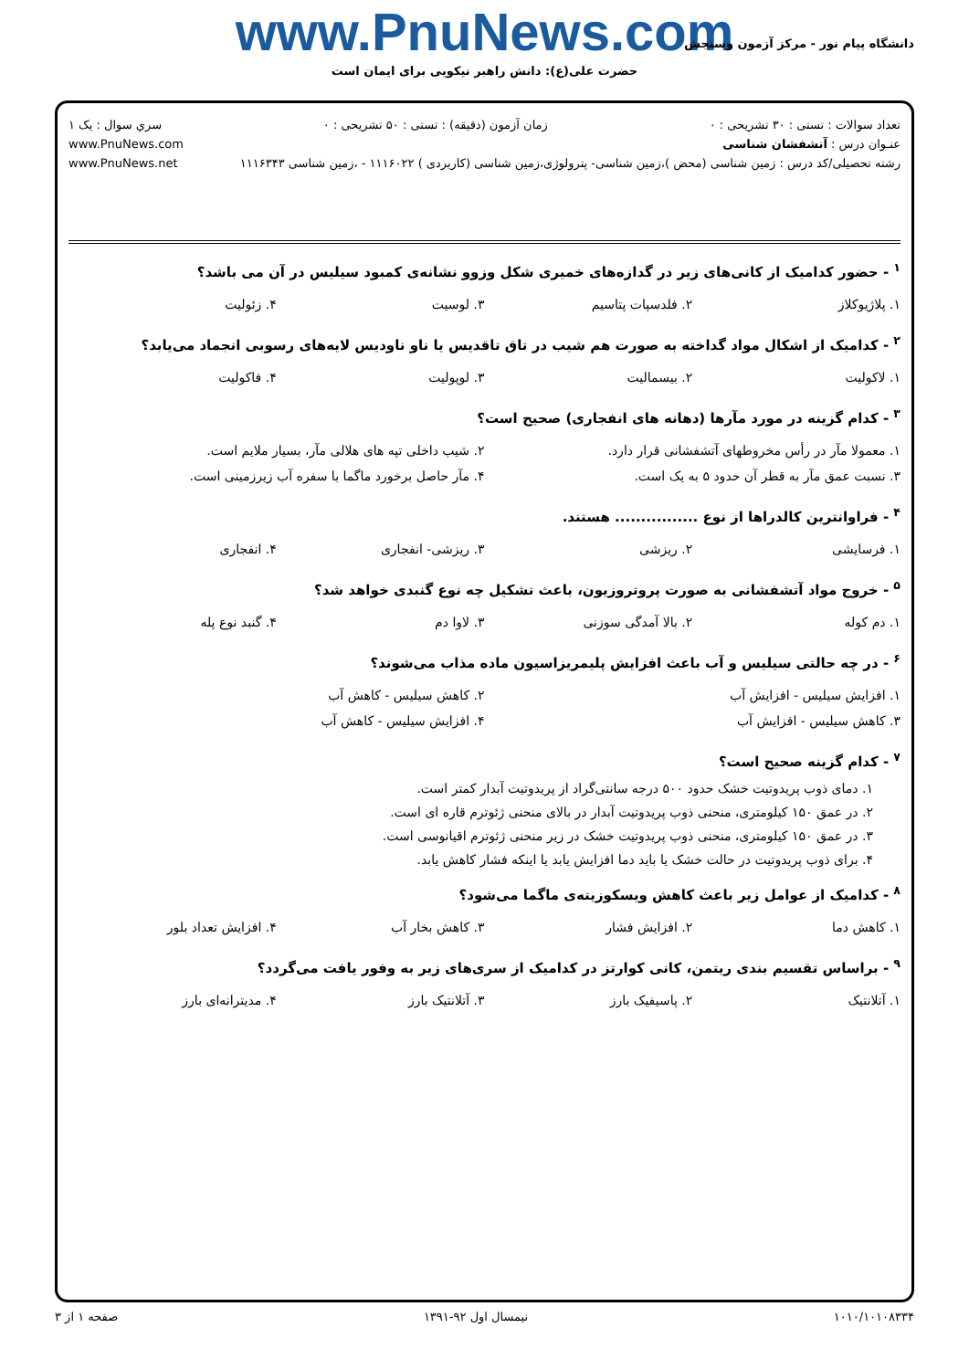www.PnuNews.com
حضرت علی(ع): دانش راهبر نیکویی برای ایمان است
دانشگاه پیام نور - مرکز آزمون وسنجش
تعداد سوالات : تستی : ۳۰ تشریحی : ۰ زمان آزمون (دقیقه) : تستی : ۵۰ تشریحی : ۰ سري سوال : یک ۱
عنـوان درس : آتشفشان شناسی www.PnuNews.com
رشته تحصیلی/کد درس : زمین شناسی (محض )،زمین شناسی- پترولوژی،زمین شناسی (کاربردی ) ۱۱۱۶۰۲۲ - ،زمین شناسی ۱۱۱۶۳۴۳ www.PnuNews.net
<sup>۱</sup> - حضور کدامیک از کانی‌های زیر در گدازه‌های خمیری شکل وزوو نشانه‌ی کمبود سیلیس در آن می باشد؟
| ۱. پلاژیوکلاز | ۲. فلدسپات پتاسیم | ۳. لوسیت | ۴. زئولیت |
<sup>۲</sup> - کدامیک از اشکال مواد گداخته به صورت هم شیب در تاق تاقدیس یا ناو ناودیس لایه‌های رسوبی انجماد می‌یابد؟
| ۱. لاکولیت | ۲. بیسمالیت | ۳. لوپولیت | ۴. فاکولیت |
<sup>۳</sup> - کدام گزینه در مورد مآرها (دهانه های انفجاری) صحیح است؟
| ۱. معمولا مآر در رأس مخروطهای آتشفشانی قرار دارد. | ۲. شیب داخلی تپه های هلالی مآر، بسیار ملایم است. |
| ۳. نسبت عمق مآر به قطر آن حدود ۵ به یک است. | ۴. مآر حاصل برخورد ماگما با سفره آب زیرزمینی است. |
<sup>۴</sup> - فراوانترین کالدراها از نوع ................ هستند.
| ۱. فرسایشی | ۲. ریزشی | ۳. ریزشی- انفجاری | ۴. انفجاری |
<sup>۵</sup> - خروج مواد آتشفشانی به صورت پروتروزیون، باعث تشکیل چه نوع گنبدی خواهد شد؟
| ۱. دم کوله | ۲. بالا آمدگی سوزنی | ۳. لاوا دم | ۴. گنبد نوع پله |
<sup>۶</sup> - در چه حالتی سیلیس و آب باعث افزایش پلیمریزاسیون ماده مذاب می‌شوند؟
| ۱. افزایش سیلیس - افزایش آب | ۲. کاهش سیلیس - کاهش آب |
| ۳. کاهش سیلیس - افزایش آب | ۴. افزایش سیلیس - کاهش آب |
<sup>۷</sup> - کدام گزینه صحیح است؟
۱. دمای ذوب پریدوتیت خشک حدود ۵۰۰ درجه سانتی‌گراد از پریدوتیت آبدار کمتر است.
۲. در عمق ۱۵۰ کیلومتری، منحنی ذوب پریدوتیت آبدار در بالای منحنی ژئوترم قاره ای است.
۳. در عمق ۱۵۰ کیلومتری، منحنی ذوب پریدوتیت خشک در زیر منحنی ژئوترم اقیانوسی است.
۴. برای ذوب پریدوتیت در حالت خشک یا باید دما افزایش یابد یا اینکه فشار کاهش یابد.
<sup>۸</sup> - کدامیک از عوامل زیر باعث کاهش ویسکوزیته‌ی ماگما می‌شود؟
| ۱. کاهش دما | ۲. افزایش فشار | ۳. کاهش بخار آب | ۴. افزایش تعداد بلور |
<sup>۹</sup> - براساس تقسیم بندی ریتمن، کانی کوارتز در کدامیک از سری‌های زیر به وفور یافت می‌گردد؟
| ۱. آتلانتیک | ۲. پاسیفیک بارز | ۳. آتلانتیک بارز | ۴. مدیترانه‌ای بارز |
۱۰۱۰/۱۰۱۰۸۳۳۴ نیمسال اول ۹۲-۱۳۹۱ صفحه ۱ از ۳